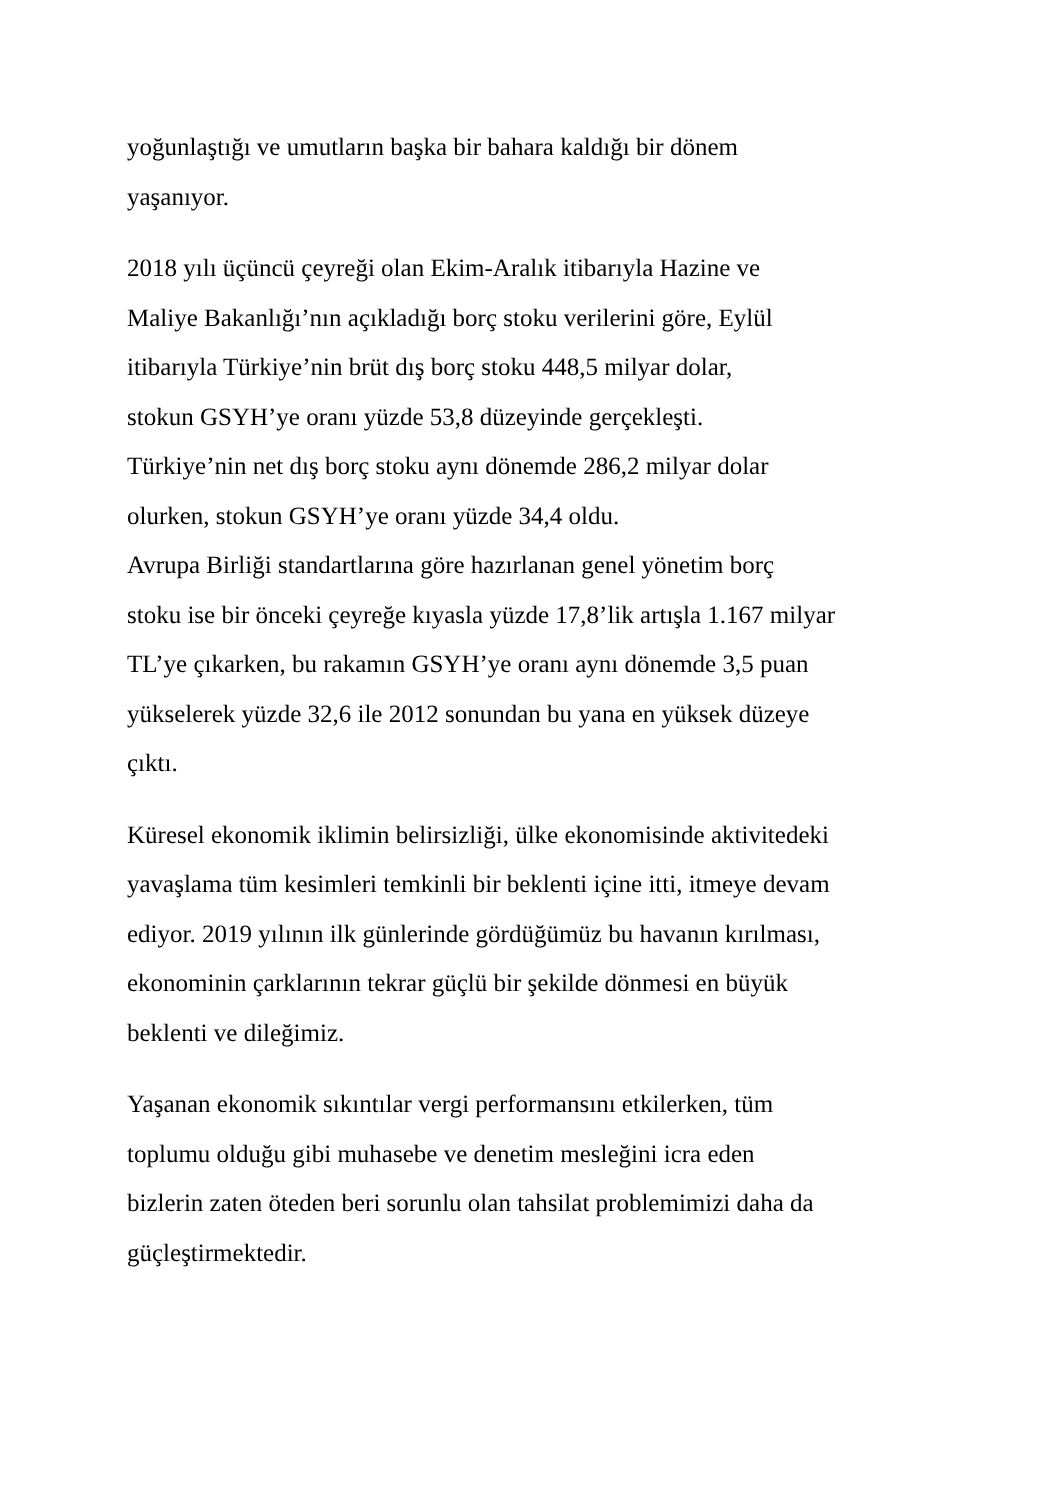yoğunlaştığı ve umutların başka bir bahara kaldığı bir dönem
yaşanıyor.
2018 yılı üçüncü çeyreği olan Ekim-Aralık itibarıyla Hazine ve
Maliye Bakanlığı’nın açıkladığı borç stoku verilerini göre, Eylül
itibarıyla Türkiye’nin brüt dış borç stoku 448,5 milyar dolar,
stokun GSYH’ye oranı yüzde 53,8 düzeyinde gerçekleşti.
Türkiye’nin net dış borç stoku aynı dönemde 286,2 milyar dolar
olurken, stokun GSYH’ye oranı yüzde 34,4 oldu.
Avrupa Birliği standartlarına göre hazırlanan genel yönetim borç
stoku ise bir önceki çeyreğe kıyasla yüzde 17,8’lik artışla 1.167 milyar
TL’ye çıkarken, bu rakamın GSYH’ye oranı aynı dönemde 3,5 puan
yükselerek yüzde 32,6 ile 2012 sonundan bu yana en yüksek düzeye
çıktı.
Küresel ekonomik iklimin belirsizliği, ülke ekonomisinde aktivitedeki
yavaşlama tüm kesimleri temkinli bir beklenti içine itti, itmeye devam
ediyor. 2019 yılının ilk günlerinde gördüğümüz bu havanın kırılması,
ekonominin çarklarının tekrar güçlü bir şekilde dönmesi en büyük
beklenti ve dileğimiz.
Yaşanan ekonomik sıkıntılar vergi performansını etkilerken, tüm
toplumu olduğu gibi muhasebe ve denetim mesleğini icra eden
bizlerin zaten öteden beri sorunlu olan tahsilat problemimizi daha da
güçleştirmektedir.